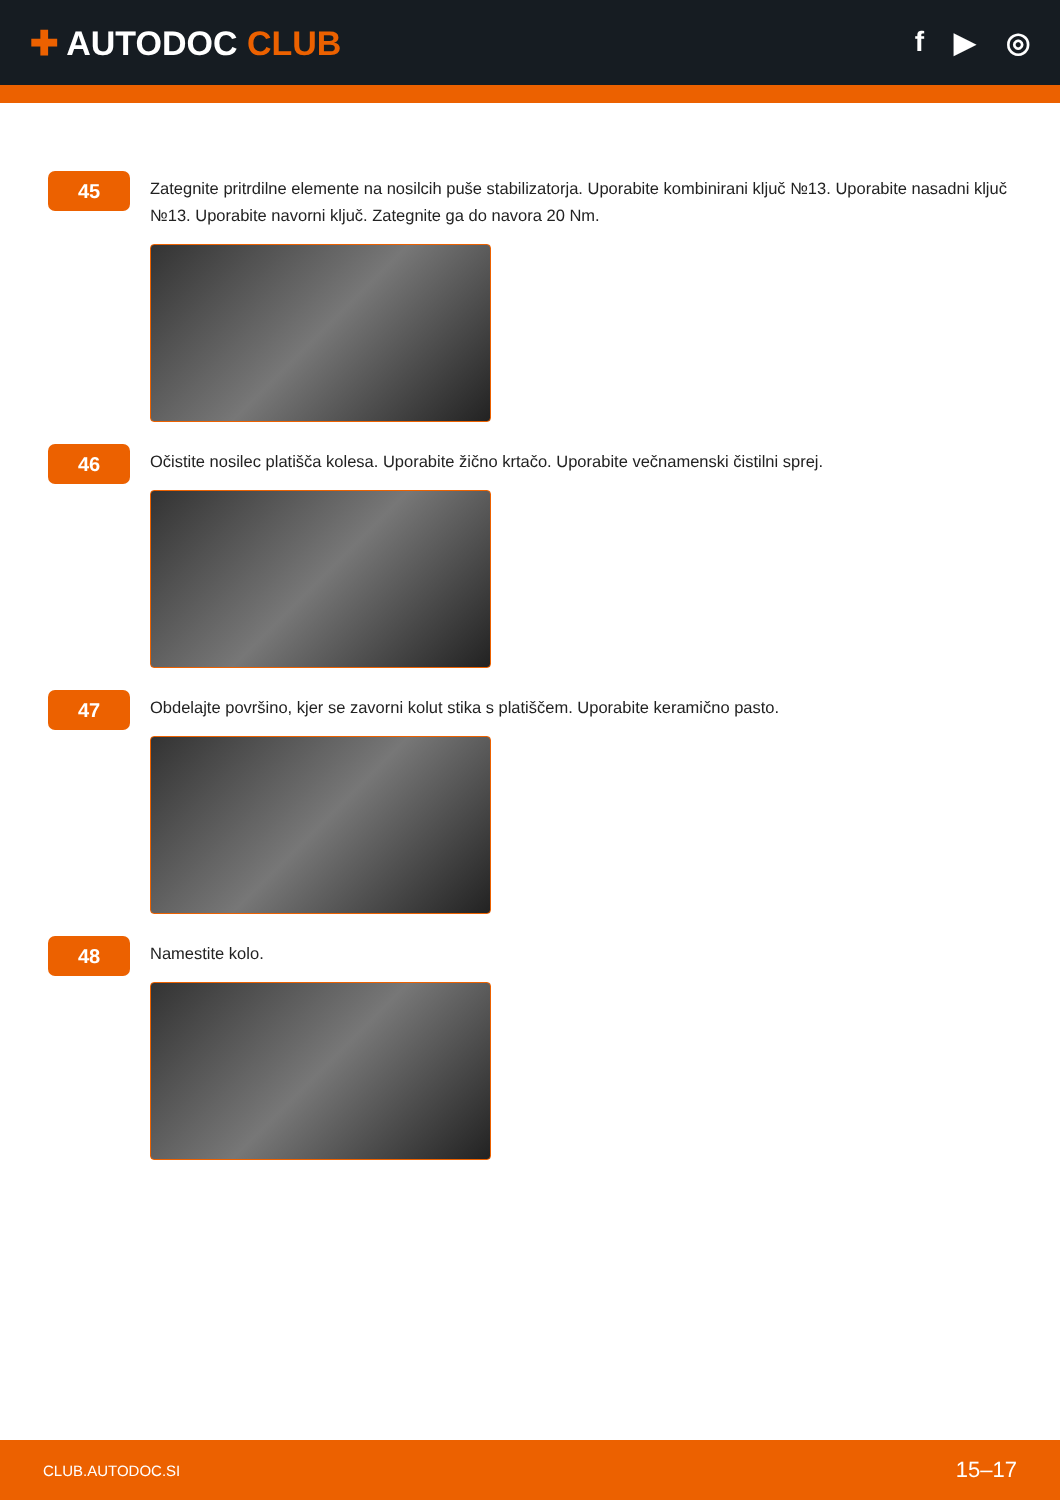✚ AUTODOC CLUB
f ▶ ◎
45
Zategnite pritrdilne elemente na nosilcih puše stabilizatorja. Uporabite kombinirani ključ №13. Uporabite nasadni ključ №13. Uporabite navorni ključ. Zategnite ga do navora 20 Nm.
46
Očistite nosilec platišča kolesa. Uporabite žično krtačo. Uporabite večnamenski čistilni sprej.
47
Obdelajte površino, kjer se zavorni kolut stika s platiščem. Uporabite keramično pasto.
48
Namestite kolo.
CLUB.AUTODOC.SI 15–17